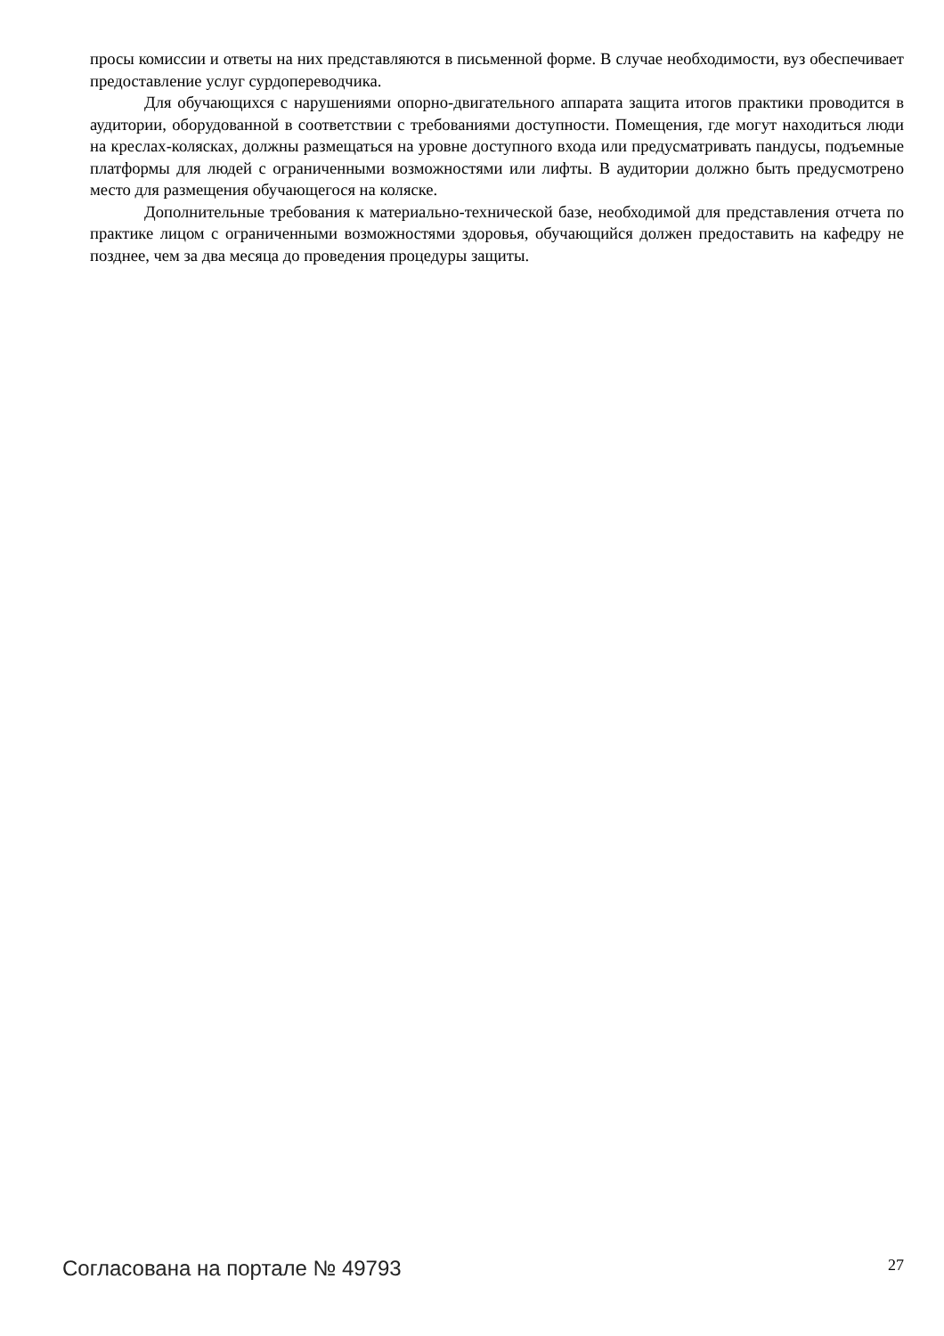просы комиссии и ответы на них представляются в письменной форме. В случае необходимости, вуз обеспечивает предоставление услуг сурдопереводчика.
Для обучающихся с нарушениями опорно-двигательного аппарата защита итогов практики проводится в аудитории, оборудованной в соответствии с требованиями доступности. Помещения, где могут находиться люди на креслах-колясках, должны размещаться на уровне доступного входа или предусматривать пандусы, подъемные платформы для людей с ограниченными возможностями или лифты. В аудитории должно быть предусмотрено место для размещения обучающегося на коляске.
Дополнительные требования к материально-технической базе, необходимой для представления отчета по практике лицом с ограниченными возможностями здоровья, обучающийся должен предоставить на кафедру не позднее, чем за два месяца до проведения процедуры защиты.
Согласована на портале № 49793 27